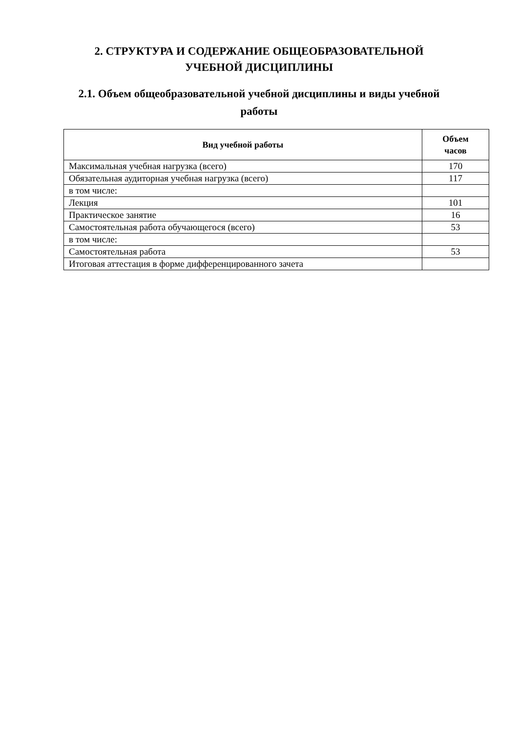2. СТРУКТУРА И СОДЕРЖАНИЕ ОБЩЕОБРАЗОВАТЕЛЬНОЙ
УЧЕБНОЙ ДИСЦИПЛИНЫ
2.1. Объем общеобразовательной учебной дисциплины и виды учебной
работы
| Вид учебной работы | Объем часов |
| --- | --- |
| Максимальная учебная нагрузка (всего) | 170 |
| Обязательная аудиторная учебная нагрузка (всего) | 117 |
| в том числе: | |
| Лекция | 101 |
| Практическое занятие | 16 |
| Самостоятельная работа обучающегося (всего) | 53 |
| в том числе: | |
| Самостоятельная работа | 53 |
| Итоговая аттестация в форме дифференцированного зачета | |